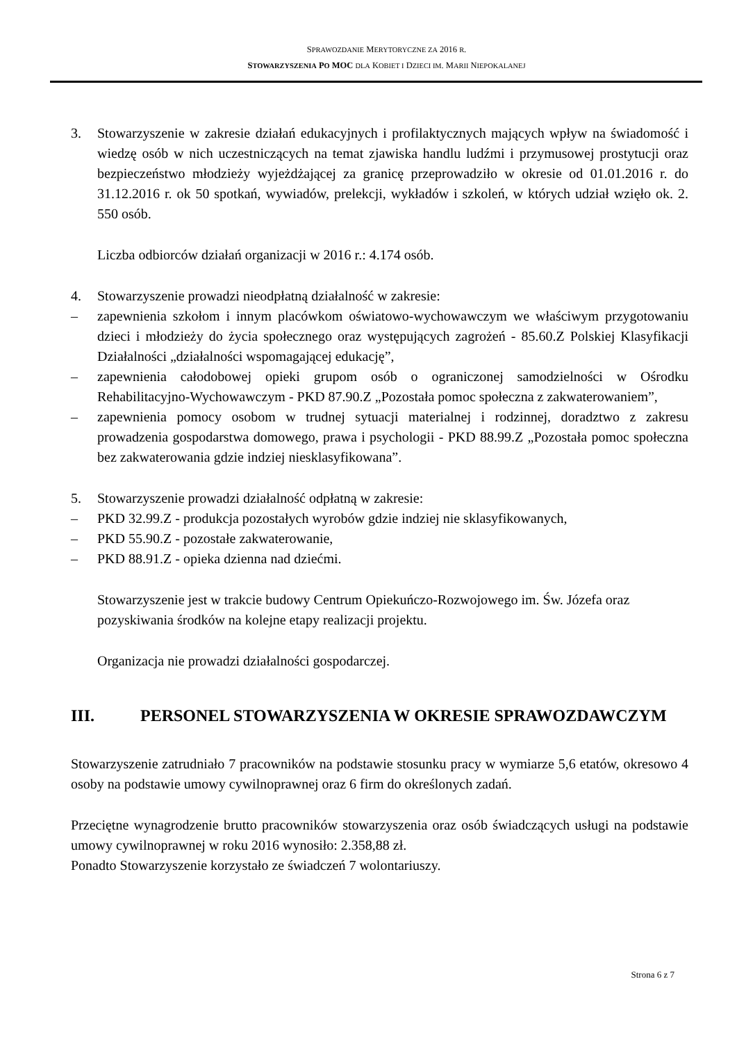SPRAWOZDANIE MERYTORYCZNE ZA 2016 R.
STOWARZYSZENIA PO MOC DLA KOBIET I DZIECI IM. MARII NIEPOKALANEJ
3. Stowarzyszenie w zakresie działań edukacyjnych i profilaktycznych mających wpływ na świadomość i wiedzę osób w nich uczestniczących na temat zjawiska handlu ludźmi i przymusowej prostytucji oraz bezpieczeństwo młodzieży wyjeżdżającej za granicę przeprowadziło w okresie od 01.01.2016 r. do 31.12.2016 r. ok 50 spotkań, wywiadów, prelekcji, wykładów i szkoleń, w których udział wzięło ok. 2. 550 osób.
Liczba odbiorców działań organizacji w 2016 r.: 4.174 osób.
4. Stowarzyszenie prowadzi nieodpłatną działalność w zakresie:
– zapewnienia szkołom i innym placówkom oświatowo-wychowawczym we właściwym przygotowaniu dzieci i młodzieży do życia społecznego oraz występujących zagrożeń - 85.60.Z Polskiej Klasyfikacji Działalności „działalności wspomagającej edukację”,
– zapewnienia całodobowej opieki grupom osób o ograniczonej samodzielności w Ośrodku Rehabilitacyjno-Wychowawczym - PKD 87.90.Z „Pozostała pomoc społeczna z zakwaterowaniem”,
– zapewnienia pomocy osobom w trudnej sytuacji materialnej i rodzinnej, doradztwo z zakresu prowadzenia gospodarstwa domowego, prawa i psychologii - PKD 88.99.Z „Pozostała pomoc społeczna bez zakwaterowania gdzie indziej niesklasyfikowana”.
5. Stowarzyszenie prowadzi działalność odpłatną w zakresie:
– PKD 32.99.Z - produkcja pozostałych wyrobów gdzie indziej nie sklasyfikowanych,
– PKD 55.90.Z - pozostałe zakwaterowanie,
– PKD 88.91.Z - opieka dzienna nad dziećmi.
Stowarzyszenie jest w trakcie budowy Centrum Opiekuńczo-Rozwojowego im. Św. Józefa oraz pozyskiwania środków na kolejne etapy realizacji projektu.
Organizacja nie prowadzi działalności gospodarczej.
III. PERSONEL STOWARZYSZENIA W OKRESIE SPRAWOZDAWCZYM
Stowarzyszenie zatrudniało 7 pracowników na podstawie stosunku pracy w wymiarze 5,6 etatów, okresowo 4 osoby na podstawie umowy cywilnoprawnej oraz 6 firm do określonych zadań.
Przeciętne wynagrodzenie brutto pracowników stowarzyszenia oraz osób świadczących usługi na podstawie umowy cywilnoprawnej w roku 2016 wynosiło: 2.358,88 zł.
Ponadto Stowarzyszenie korzystało ze świadczeń 7 wolontariuszy.
Strona 6 z 7